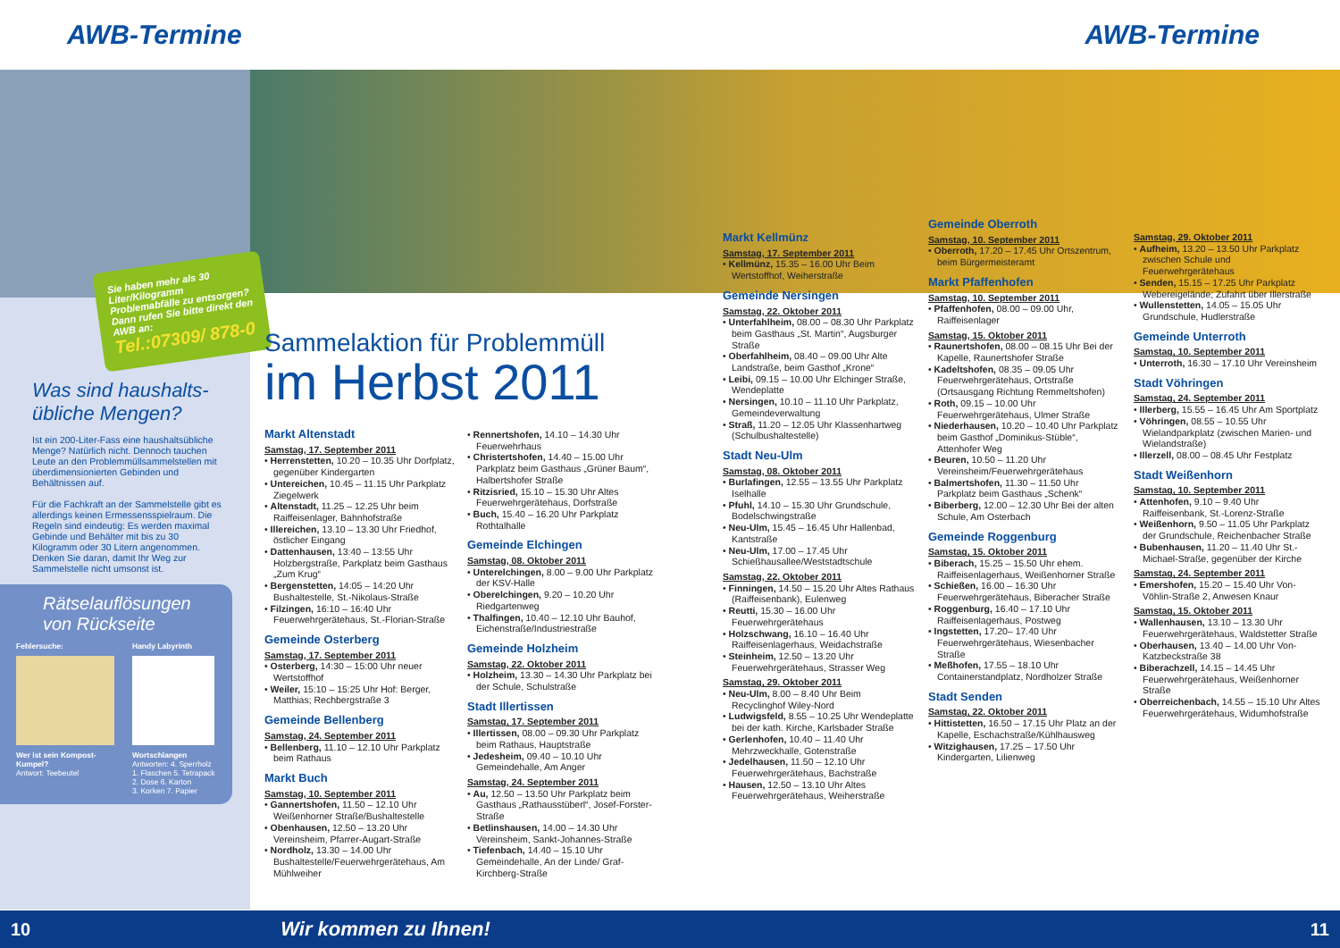AWB-Termine AWB-Termine
Sie haben mehr als 30 Liter/Kilogramm Problemabfälle zu entsorgen? Dann rufen Sie bitte direkt den AWB an:
Tel.:07309/ 878-0
Was sind haushalts-übliche Mengen?
Ist ein 200-Liter-Fass eine haushaltsübliche Menge? Natürlich nicht. Dennoch tauchen Leute an den Problemmüllsammelstellen mit überdimensionierten Gebinden und Behältnissen auf.
Für die Fachkraft an der Sammelstelle gibt es allerdings keinen Ermessensspielraum. Die Regeln sind eindeutig: Es werden maximal Gebinde und Behälter mit bis zu 30 Kilogramm oder 30 Litern angenommen. Denken Sie daran, damit Ihr Weg zur Sammelstelle nicht umsonst ist.
Rätselauflösungen von Rückseite
Fehlersuche:
Wer ist sein Kompost-Kumpel?
Antwort: Teebeutel
Handy Labyrinth
Wortschlangen
Antworten: 4. Sperrholz
1. Flaschen 5. Tetrapack
2. Dose 6. Karton
3. Korken 7. Papier
Sammelaktion für Problemmüll
im Herbst 2011
Markt Altenstadt
Samstag, 17. September 2011
• Herrenstetten, 10.20 – 10.35 Uhr Dorfplatz, gegenüber Kindergarten
• Untereichen, 10.45 – 11.15 Uhr Parkplatz Ziegelwerk
• Altenstadt, 11.25 – 12.25 Uhr beim Raiffeisenlager, Bahnhofstraße
• Illereichen, 13.10 – 13.30 Uhr Friedhof, östlicher Eingang
• Dattenhausen, 13:40 – 13:55 Uhr Holzbergstraße, Parkplatz beim Gasthaus „Zum Krug“
• Bergenstetten, 14:05 – 14:20 Uhr Bushaltestelle, St.-Nikolaus-Straße
• Filzingen, 16:10 – 16:40 Uhr Feuerwehrgerätehaus, St.-Florian-Straße
Gemeinde Osterberg
Samstag, 17. September 2011
• Osterberg, 14:30 – 15:00 Uhr neuer Wertstoffhof
• Weiler, 15:10 – 15:25 Uhr Hof: Berger, Matthias; Rechbergstraße 3
Gemeinde Bellenberg
Samstag, 24. September 2011
• Bellenberg, 11.10 – 12.10 Uhr Parkplatz beim Rathaus
Markt Buch
Samstag, 10. September 2011
• Gannertshofen, 11.50 – 12.10 Uhr Weißenhorner Straße/Bushaltestelle
• Obenhausen, 12.50 – 13.20 Uhr Vereinsheim, Pfarrer-Augart-Straße
• Nordholz, 13.30 – 14.00 Uhr Bushaltestelle/Feuerwehrgerätehaus, Am Mühlweiher
• Rennertshofen, 14.10 – 14.30 Uhr Feuerwehrhaus
• Christertshofen, 14.40 – 15.00 Uhr Parkplatz beim Gasthaus „Grüner Baum“, Halbertshofer Straße
• Ritzisried, 15.10 – 15.30 Uhr Altes Feuerwehrgerätehaus, Dorfstraße
• Buch, 15.40 – 16.20 Uhr Parkplatz Rothtalhalle
Gemeinde Elchingen
Samstag, 08. Oktober 2011
• Unterelchingen, 8.00 – 9.00 Uhr Parkplatz der KSV-Halle
• Oberelchingen, 9.20 – 10.20 Uhr Riedgartenweg
• Thalfingen, 10.40 – 12.10 Uhr Bauhof, Eichenstraße/Industriestraße
Gemeinde Holzheim
Samstag, 22. Oktober 2011
• Holzheim, 13.30 – 14.30 Uhr Parkplatz bei der Schule, Schulstraße
Stadt Illertissen
Samstag, 17. September 2011
• Illertissen, 08.00 – 09.30 Uhr Parkplatz beim Rathaus, Hauptstraße
• Jedesheim, 09.40 – 10.10 Uhr Gemeindehalle, Am Anger
Samstag, 24. September 2011
• Au, 12.50 – 13.50 Uhr Parkplatz beim Gasthaus „Rathausstüberl“, Josef-Forster-Straße
• Betlinshausen, 14.00 – 14.30 Uhr Vereinsheim, Sankt-Johannes-Straße
• Tiefenbach, 14.40 – 15.10 Uhr Gemeindehalle, An der Linde/ Graf-Kirchberg-Straße
Markt Kellmünz
Samstag, 17. September 2011
• Kellmünz, 15.35 – 16.00 Uhr Beim Wertstoffhof, Weiherstraße
Gemeinde Nersingen
Samstag, 22. Oktober 2011
• Unterfahlheim, 08.00 – 08.30 Uhr Parkplatz beim Gasthaus „St. Martin“, Augsburger Straße
• Oberfahlheim, 08.40 – 09.00 Uhr Alte Landstraße, beim Gasthof „Krone“
• Leibi, 09.15 – 10.00 Uhr Elchinger Straße, Wendeplatte
• Nersingen, 10.10 – 11.10 Uhr Parkplatz, Gemeindeverwaltung
• Straß, 11.20 – 12.05 Uhr Klassenhartweg (Schulbushaltestelle)
Stadt Neu-Ulm
Samstag, 08. Oktober 2011
• Burlafingen, 12.55 – 13.55 Uhr Parkplatz Iselhalle
• Pfuhl, 14.10 – 15.30 Uhr Grundschule, Bodelschwingstraße
• Neu-Ulm, 15.45 – 16.45 Uhr Hallenbad, Kantstraße
• Neu-Ulm, 17.00 – 17.45 Uhr Schießhausallee/Weststadtschule
Samstag, 22. Oktober 2011
• Finningen, 14.50 – 15.20 Uhr Altes Rathaus (Raiffeisenbank), Eulenweg
• Reutti, 15.30 – 16.00 Uhr Feuerwehrgerätehaus
• Holzschwang, 16.10 – 16.40 Uhr Raiffeisenlagerhaus, Weidachstraße
• Steinheim, 12.50 – 13.20 Uhr Feuerwehrgerätehaus, Strasser Weg
Samstag, 29. Oktober 2011
• Neu-Ulm, 8.00 – 8.40 Uhr Beim Recyclinghof Wiley-Nord
• Ludwigsfeld, 8.55 – 10.25 Uhr Wendeplatte bei der kath. Kirche, Karlsbader Straße
• Gerlenhofen, 10.40 – 11.40 Uhr Mehrzweckhalle, Gotenstraße
• Jedelhausen, 11.50 – 12.10 Uhr Feuerwehrgerätehaus, Bachstraße
• Hausen, 12.50 – 13.10 Uhr Altes Feuerwehrgerätehaus, Weiherstraße
Gemeinde Oberroth
Samstag, 10. September 2011
• Oberroth, 17.20 – 17.45 Uhr Ortszentrum, beim Bürgermeisteramt
Markt Pfaffenhofen
Samstag, 10. September 2011
• Pfaffenhofen, 08.00 – 09.00 Uhr, Raiffeisenlager
Samstag, 15. Oktober 2011
• Raunertshofen, 08.00 – 08.15 Uhr Bei der Kapelle, Raunertshofer Straße
• Kadeltshofen, 08.35 – 09.05 Uhr Feuerwehrgerätehaus, Ortstraße (Ortsausgang Richtung Remmeltshofen)
• Roth, 09.15 – 10.00 Uhr Feuerwehrgerätehaus, Ulmer Straße
• Niederhausen, 10.20 – 10.40 Uhr Parkplatz beim Gasthof „Dominikus-Stüble“, Attenhofer Weg
• Beuren, 10.50 – 11.20 Uhr Vereinsheim/Feuerwehrgerätehaus
• Balmertshofen, 11.30 – 11.50 Uhr Parkplatz beim Gasthaus „Schenk“
• Biberberg, 12.00 – 12.30 Uhr Bei der alten Schule, Am Osterbach
Gemeinde Roggenburg
Samstag, 15. Oktober 2011
• Biberach, 15.25 – 15.50 Uhr ehem. Raiffeisenlagerhaus, Weißenhorner Straße
• Schießen, 16.00 – 16.30 Uhr Feuerwehrgerätehaus, Biberacher Straße
• Roggenburg, 16.40 – 17.10 Uhr Raiffeisenlagerhaus, Postweg
• Ingstetten, 17.20– 17.40 Uhr Feuerwehrgerätehaus, Wiesenbacher Straße
• Meßhofen, 17.55 – 18.10 Uhr Containerstandplatz, Nordholzer Straße
Stadt Senden
Samstag, 22. Oktober 2011
• Hittistetten, 16.50 – 17.15 Uhr Platz an der Kapelle, Eschachstraße/Kühlhausweg
• Witzighausen, 17.25 – 17.50 Uhr Kindergarten, Lilienweg
Samstag, 29. Oktober 2011
• Aufheim, 13.20 – 13.50 Uhr Parkplatz zwischen Schule und Feuerwehrgerätehaus
• Senden, 15.15 – 17.25 Uhr Parkplatz Webereigelände; Zufahrt über Illerstraße
• Wullenstetten, 14.05 – 15.05 Uhr Grundschule, Hudlerstraße
Gemeinde Unterroth
Samstag, 10. September 2011
• Unterroth, 16.30 – 17.10 Uhr Vereinsheim
Stadt Vöhringen
Samstag, 24. September 2011
• Illerberg, 15.55 – 16.45 Uhr Am Sportplatz
• Vöhringen, 08.55 – 10.55 Uhr Wielandparkplatz (zwischen Marien- und Wielandstraße)
• Illerzell, 08.00 – 08.45 Uhr Festplatz
Stadt Weißenhorn
Samstag, 10. September 2011
• Attenhofen, 9.10 – 9.40 Uhr Raiffeisenbank, St.-Lorenz-Straße
• Weißenhorn, 9.50 – 11.05 Uhr Parkplatz der Grundschule, Reichenbacher Straße
• Bubenhausen, 11.20 – 11.40 Uhr St.-Michael-Straße, gegenüber der Kirche
Samstag, 24. September 2011
• Emershofen, 15.20 – 15.40 Uhr Von-Vöhlin-Straße 2, Anwesen Knaur
Samstag, 15. Oktober 2011
• Wallenhausen, 13.10 – 13.30 Uhr Feuerwehrgerätehaus, Waldstetter Straße
• Oberhausen, 13.40 – 14.00 Uhr Von-Katzbeckstraße 38
• Biberachzell, 14.15 – 14.45 Uhr Feuerwehrgerätehaus, Weißenhorner Straße
• Oberreichenbach, 14.55 – 15.10 Uhr Altes Feuerwehrgerätehaus, Widumhofstraße
10 Wir kommen zu Ihnen! 11